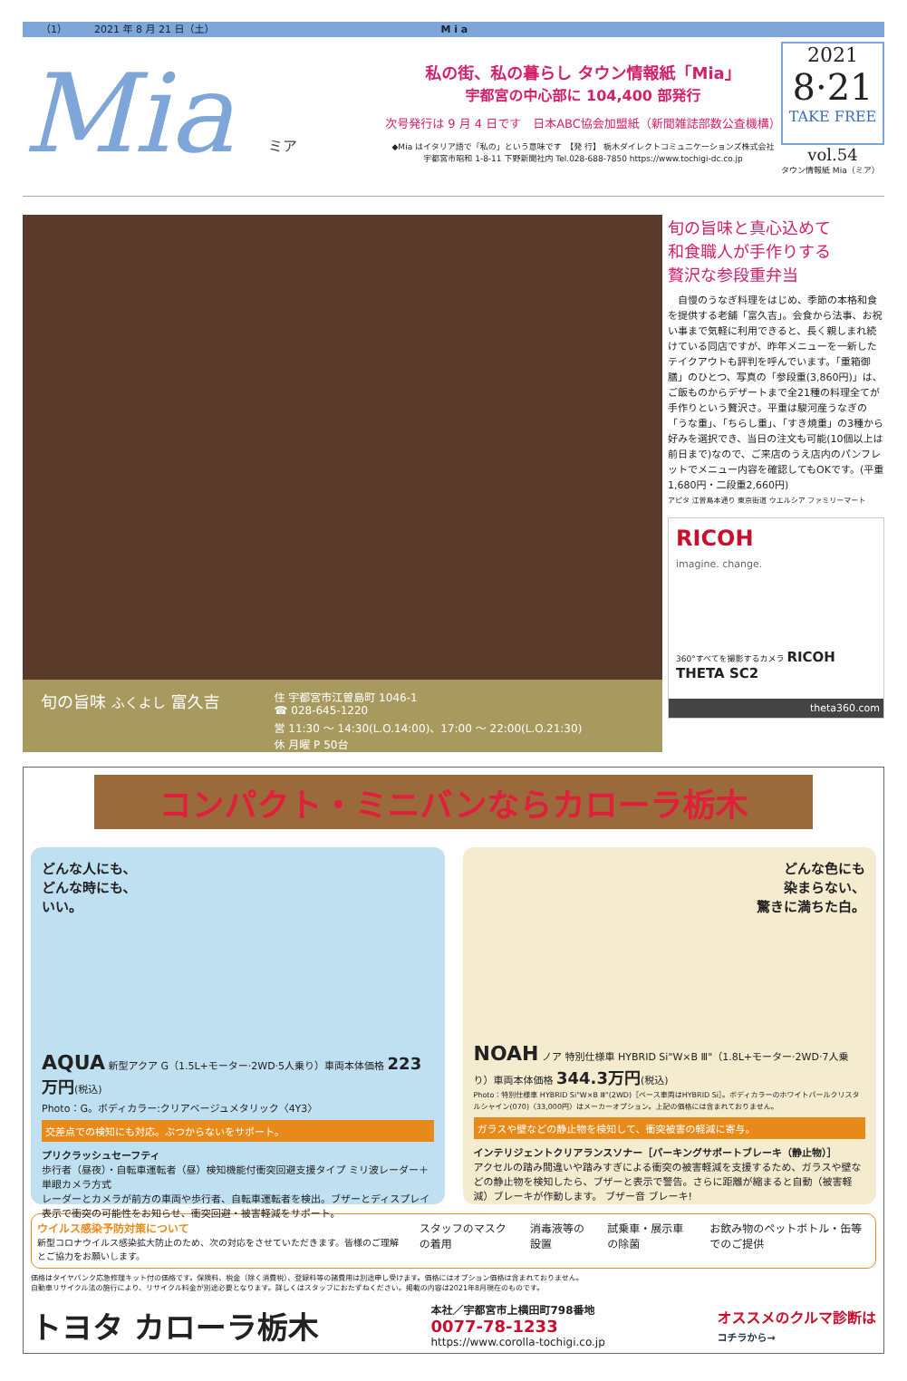（1） 2021 年 8 月 21 日（土） M i a
Mia ミア
私の街、私の暮らし タウン情報紙「Mia」
宇都宮の中心部に 104,400 部発行
次号発行は 9 月 4 日です　日本ABC協会加盟紙（新聞雑誌部数公査機構）
◆Mia はイタリア語で「私の」という意味です　【発 行】 栃木ダイレクトコミュニケーションズ株式会社
宇都宮市昭和 1-8-11 下野新聞社内 Tel.028-688-7850 https://www.tochigi-dc.co.jp
2021
8·21
TAKE FREE
vol.54
タウン情報紙 Mia（ミア）
旬の旨味 ふくよし 富久吉
住 宇都宮市江曽島町 1046-1
☎ 028-645-1220
営 11:30 ～ 14:30(L.O.14:00)、17:00 ～ 22:00(L.O.21:30)
休 月曜 P 50台
旬の旨味と真心込めて
和食職人が手作りする
贅沢な参段重弁当
　自慢のうなぎ料理をはじめ、季節の本格和食を提供する老舗「富久吉」。会食から法事、お祝い事まで気軽に利用できると、長く親しまれ続けている同店ですが、昨年メニューを一新したテイクアウトも評判を呼んでいます。「重箱御膳」のひとつ、写真の「参段重(3,860円)」は、ご飯ものからデザートまで全21種の料理全てが手作りという贅沢さ。平重は駿河産うなぎの「うな重」、「ちらし重」、「すき焼重」の3種から好みを選択でき、当日の注文も可能(10個以上は前日まで)なので、ご来店のうえ店内のパンフレットでメニュー内容を確認してもOKです。(平重1,680円・二段重2,660円)
アピタ 江曽島本通り 東京街道 ウエルシア ファミリーマート
RICOH
imagine. change.
360°すべてを撮影するカメラ RICOH THETA SC2
theta360.com
コンパクト・ミニバンならカローラ栃木
どんな人にも、
どんな時にも、
いい。
AQUA 新型アクア G（1.5L+モーター·2WD·5人乗り）車両本体価格 223万円(税込)
Photo：G。ボディカラー:クリアベージュメタリック〈4Y3〉
交差点での検知にも対応。ぶつからないをサポート。
プリクラッシュセーフティ
歩行者（昼夜）・自転車運転者（昼）検知機能付衝突回避支援タイプ ミリ波レーダー＋単眼カメラ方式
レーダーとカメラが前方の車両や歩行者、自転車運転者を検出。ブザーとディスプレイ表示で衝突の可能性をお知らせ、衝突回避・被害軽減をサポート。
どんな色にも
染まらない、
驚きに満ちた白。
NOAH ノア 特別仕様車 HYBRID Si"W×B Ⅲ"（1.8L+モーター·2WD·7人乗り）車両本体価格 344.3万円(税込)
Photo：特別仕様車 HYBRID Si"W×B Ⅲ"(2WD)［ベース車両はHYBRID Si］。ボディカラーのホワイトパールクリスタルシャイン(070)〈33,000円〉はメーカーオプション。上記の価格には含まれておりません。
ガラスや壁などの静止物を検知して、衝突被害の軽減に寄与。
インテリジェントクリアランスソナー［パーキングサポートブレーキ（静止物）］
アクセルの踏み間違いや踏みすぎによる衝突の被害軽減を支援するため、ガラスや壁などの静止物を検知したら、ブザーと表示で警告。さらに距離が縮まると自動（被害軽減）ブレーキが作動します。 ブザー音 ブレーキ!
ウイルス感染予防対策について
新型コロナウイルス感染拡大防止のため、次の対応をさせていただきます。皆様のご理解とご協力をお願いします。
スタッフのマスクの着用 消毒液等の設置 試乗車・展示車の除菌 お飲み物のペットボトル・缶等でのご提供
価格はタイヤパンク応急修理キット付の価格です。保険料、税金（除く消費税）、登録料等の諸費用は別途申し受けます。価格にはオプション価格は含まれておりません。
自動車リサイクル法の施行により、リサイクル料金が別途必要となります。詳しくはスタッフにおたずねください。掲載の内容は2021年8月現在のものです。
トヨタ カローラ栃木
本社／宇都宮市上横田町798番地
0077-78-1233
https://www.corolla-tochigi.co.jp
オススメのクルマ診断は
コチラから→